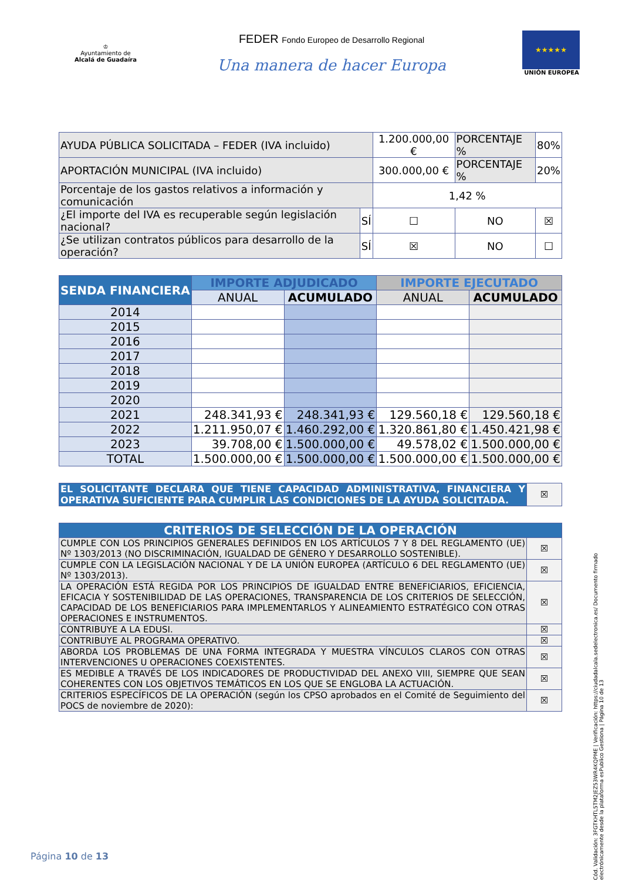♔
Ayuntamiento de
Alcalá de Guadaíra
FEDER Fondo Europeo de Desarrollo Regional
Una manera de hacer Europa
★★★★★
UNIÓN EUROPEA
| AYUDA PÚBLICA SOLICITADA – FEDER (IVA incluido) | | 1.200.000,00 € | PORCENTAJE % | 80% |
| APORTACIÓN MUNICIPAL (IVA incluido) | | 300.000,00 € | PORCENTAJE % | 20% |
| Porcentaje de los gastos relativos a información y comunicación | | 1,42 % | | |
| ¿El importe del IVA es recuperable según legislación nacional? | SÍ | ☐ | NO | ☒ |
| ¿Se utilizan contratos públicos para desarrollo de la operación? | SÍ | ☒ | NO | ☐ |
| SENDA FINANCIERA | IMPORTE ADJUDICADO | | IMPORTE EJECUTADO | |
| --- | --- | --- | --- | --- |
| | ANUAL | ACUMULADO | ANUAL | ACUMULADO |
| 2014 | | | | |
| 2015 | | | | |
| 2016 | | | | |
| 2017 | | | | |
| 2018 | | | | |
| 2019 | | | | |
| 2020 | | | | |
| 2021 | 248.341,93 € | 248.341,93 € | 129.560,18 € | 129.560,18 € |
| 2022 | 1.211.950,07 € | 1.460.292,00 € | 1.320.861,80 € | 1.450.421,98 € |
| 2023 | 39.708,00 € | 1.500.000,00 € | 49.578,02 € | 1.500.000,00 € |
| TOTAL | 1.500.000,00 € | 1.500.000,00 € | 1.500.000,00 € | 1.500.000,00 € |
| EL SOLICITANTE DECLARA QUE TIENE CAPACIDAD ADMINISTRATIVA, FINANCIERA Y OPERATIVA SUFICIENTE PARA CUMPLIR LAS CONDICIONES DE LA AYUDA SOLICITADA. | ☒ |
| CRITERIOS DE SELECCIÓN DE LA OPERACIÓN | |
| CUMPLE CON LOS PRINCIPIOS GENERALES DEFINIDOS EN LOS ARTÍCULOS 7 Y 8 DEL REGLAMENTO (UE) Nº 1303/2013 (NO DISCRIMINACIÓN, IGUALDAD DE GÉNERO Y DESARROLLO SOSTENIBLE). | ☒ |
| CUMPLE CON LA LEGISLACIÓN NACIONAL Y DE LA UNIÓN EUROPEA (ARTÍCULO 6 DEL REGLAMENTO (UE) Nº 1303/2013). | ☒ |
| LA OPERACIÓN ESTÁ REGIDA POR LOS PRINCIPIOS DE IGUALDAD ENTRE BENEFICIARIOS, EFICIENCIA, EFICACIA Y SOSTENIBILIDAD DE LAS OPERACIONES, TRANSPARENCIA DE LOS CRITERIOS DE SELECCIÓN, CAPACIDAD DE LOS BENEFICIARIOS PARA IMPLEMENTARLOS Y ALINEAMIENTO ESTRATÉGICO CON OTRAS OPERACIONES E INSTRUMENTOS. | ☒ |
| CONTRIBUYE A LA EDUSI. | ☒ |
| CONTRIBUYE AL PROGRAMA OPERATIVO. | ☒ |
| ABORDA LOS PROBLEMAS DE UNA FORMA INTEGRADA Y MUESTRA VÍNCULOS CLAROS CON OTRAS INTERVENCIONES U OPERACIONES COEXISTENTES. | ☒ |
| ES MEDIBLE A TRAVÉS DE LOS INDICADORES DE PRODUCTIVIDAD DEL ANEXO VIII, SIEMPRE QUE SEAN COHERENTES CON LOS OBJETIVOS TEMÁTICOS EN LOS QUE SE ENGLOBA LA ACTUACIÓN. | ☒ |
| CRITERIOS ESPECÍFICOS DE LA OPERACIÓN (según los CPSO aprobados en el Comité de Seguimiento del POCS de noviembre de 2020): | ☒ |
Cód. Validación: 3FGTKHTL5TM2JEZ53WR4KQPME | Verificación: https://ciudadalcala.sedelectronica.es/ Documento firmado electrónicamente desde la plataforma esPublico Gestiona | Página 10 de 13
Página 10 de 13